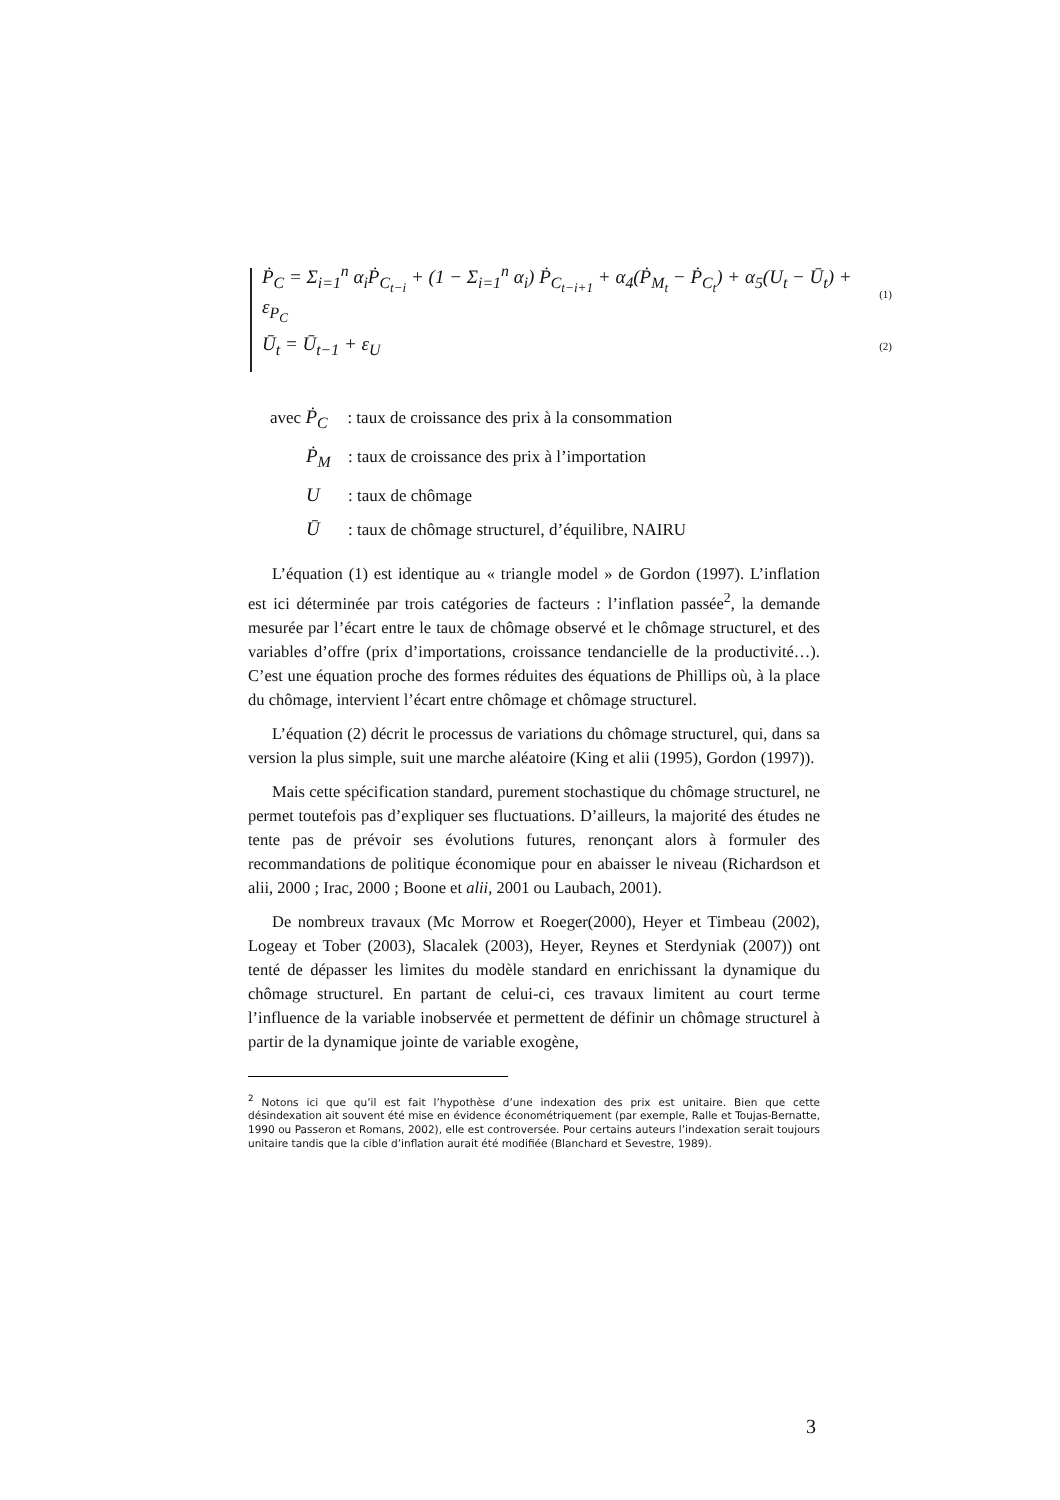Ṗ<sub>C</sub> = Σ<sub>i=1</sub><sup>n</sup> α<sub>i</sub>Ṗ<sub>C<sub>t−i</sub></sub> + (1 − Σ<sub>i=1</sub><sup>n</sup> α<sub>i</sub>) Ṗ<sub>C<sub>t−i+1</sub></sub> + α<sub>4</sub>(Ṗ<sub>M<sub>t</sub></sub> − Ṗ<sub>C<sub>t</sub></sub>) + α<sub>5</sub>(U<sub>t</sub> − Ū<sub>t</sub>) + ε<sub>P<sub>C</sub></sub> (1)
Ū<sub>t</sub> = Ū<sub>t−1</sub> + ε<sub>U</sub> (2)
avec Ṗ<sub>C</sub>: taux de croissance des prix à la consommation
Ṗ<sub>M</sub>: taux de croissance des prix à l’importation
U: taux de chômage
Ū: taux de chômage structurel, d’équilibre, NAIRU
L’équation (1) est identique au « triangle model » de Gordon (1997). L’inflation est ici déterminée par trois catégories de facteurs : l’inflation passée<sup>2</sup>, la demande mesurée par l’écart entre le taux de chômage observé et le chômage structurel, et des variables d’offre (prix d’importations, croissance tendancielle de la productivité…). C’est une équation proche des formes réduites des équations de Phillips où, à la place du chômage, intervient l’écart entre chômage et chômage structurel.
L’équation (2) décrit le processus de variations du chômage structurel, qui, dans sa version la plus simple, suit une marche aléatoire (King et alii (1995), Gordon (1997)).
Mais cette spécification standard, purement stochastique du chômage structurel, ne permet toutefois pas d’expliquer ses fluctuations. D’ailleurs, la majorité des études ne tente pas de prévoir ses évolutions futures, renonçant alors à formuler des recommandations de politique économique pour en abaisser le niveau (Richardson et alii, 2000 ; Irac, 2000 ; Boone et alii, 2001 ou Laubach, 2001).
De nombreux travaux (Mc Morrow et Roeger(2000), Heyer et Timbeau (2002), Logeay et Tober (2003), Slacalek (2003), Heyer, Reynes et Sterdyniak (2007)) ont tenté de dépasser les limites du modèle standard en enrichissant la dynamique du chômage structurel. En partant de celui-ci, ces travaux limitent au court terme l’influence de la variable inobservée et permettent de définir un chômage structurel à partir de la dynamique jointe de variable exogène,
<sup>2</sup> Notons ici que qu’il est fait l’hypothèse d’une indexation des prix est unitaire. Bien que cette désindexation ait souvent été mise en évidence économétriquement (par exemple, Ralle et Toujas-Bernatte, 1990 ou Passeron et Romans, 2002), elle est controversée. Pour certains auteurs l’indexation serait toujours unitaire tandis que la cible d’inflation aurait été modifiée (Blanchard et Sevestre, 1989).
3